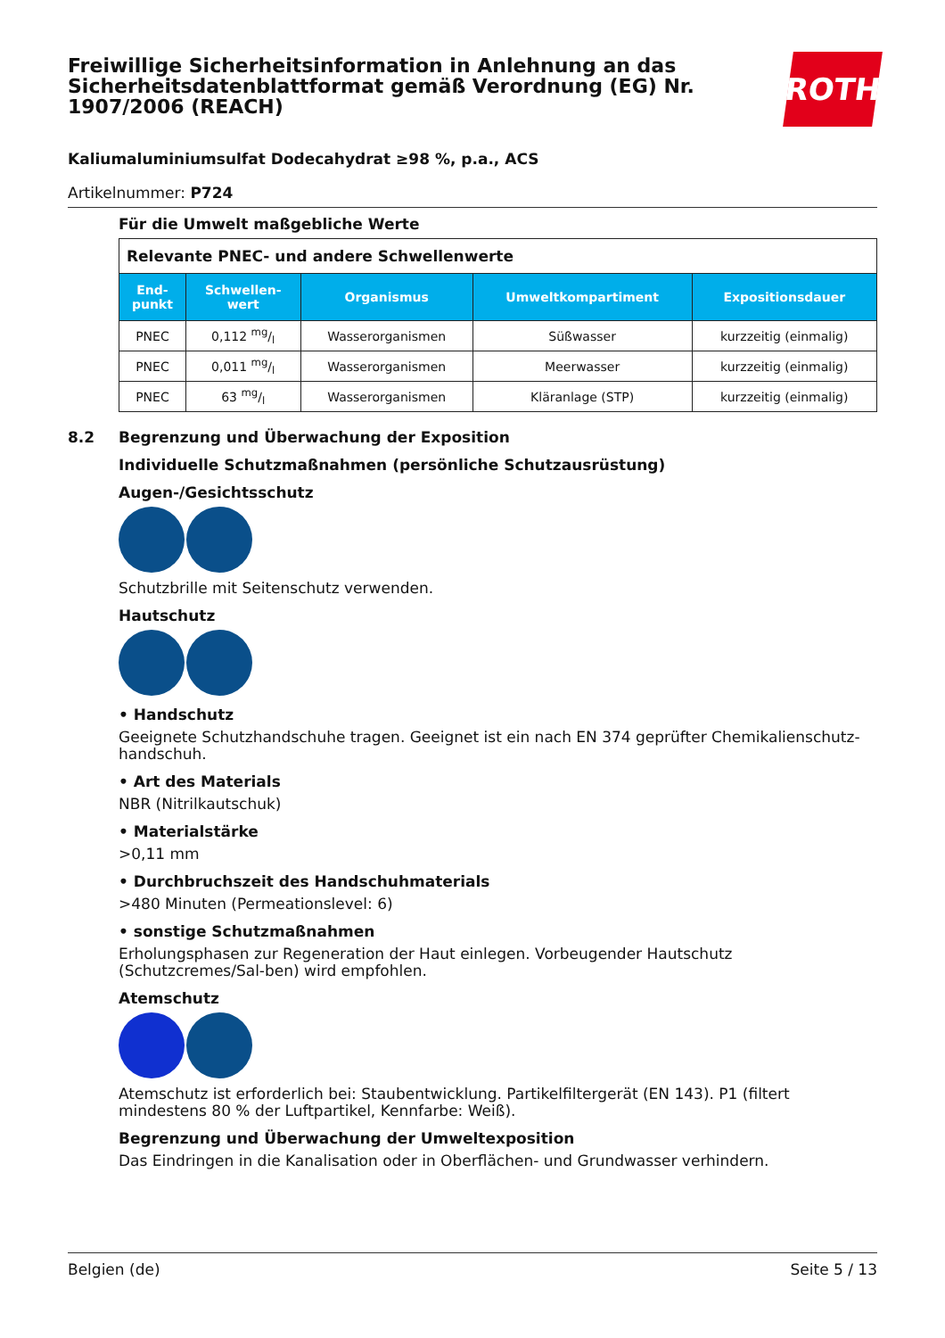Freiwillige Sicherheitsinformation in Anlehnung an das Sicherheitsdatenblattformat gemäß Verordnung (EG) Nr. 1907/2006 (REACH)
ROTH
Kaliumaluminiumsulfat Dodecahydrat ≥98 %, p.a., ACS
Artikelnummer: P724
Für die Umwelt maßgebliche Werte
| Relevante PNEC- und andere Schwellenwerte | | | | |
| End- punkt | Schwellen- wert | Organismus | Umweltkompartiment | Expositionsdauer |
| PNEC | 0,112 mg/l | Wasserorganismen | Süßwasser | kurzzeitig (einmalig) |
| PNEC | 0,011 mg/l | Wasserorganismen | Meerwasser | kurzzeitig (einmalig) |
| PNEC | 63 mg/l | Wasserorganismen | Kläranlage (STP) | kurzzeitig (einmalig) |
8.2 Begrenzung und Überwachung der Exposition
Individuelle Schutzmaßnahmen (persönliche Schutzausrüstung)
Augen-/Gesichtsschutz
Schutzbrille mit Seitenschutz verwenden.
Hautschutz
• Handschutz
Geeignete Schutzhandschuhe tragen. Geeignet ist ein nach EN 374 geprüfter Chemikalienschutz-handschuh.
• Art des Materials
NBR (Nitrilkautschuk)
• Materialstärke
>0,11 mm
• Durchbruchszeit des Handschuhmaterials
>480 Minuten (Permeationslevel: 6)
• sonstige Schutzmaßnahmen
Erholungsphasen zur Regeneration der Haut einlegen. Vorbeugender Hautschutz (Schutzcremes/Sal-ben) wird empfohlen.
Atemschutz
Atemschutz ist erforderlich bei: Staubentwicklung. Partikelfiltergerät (EN 143). P1 (filtert mindestens 80 % der Luftpartikel, Kennfarbe: Weiß).
Begrenzung und Überwachung der Umweltexposition
Das Eindringen in die Kanalisation oder in Oberflächen- und Grundwasser verhindern.
Belgien (de) Seite 5 / 13